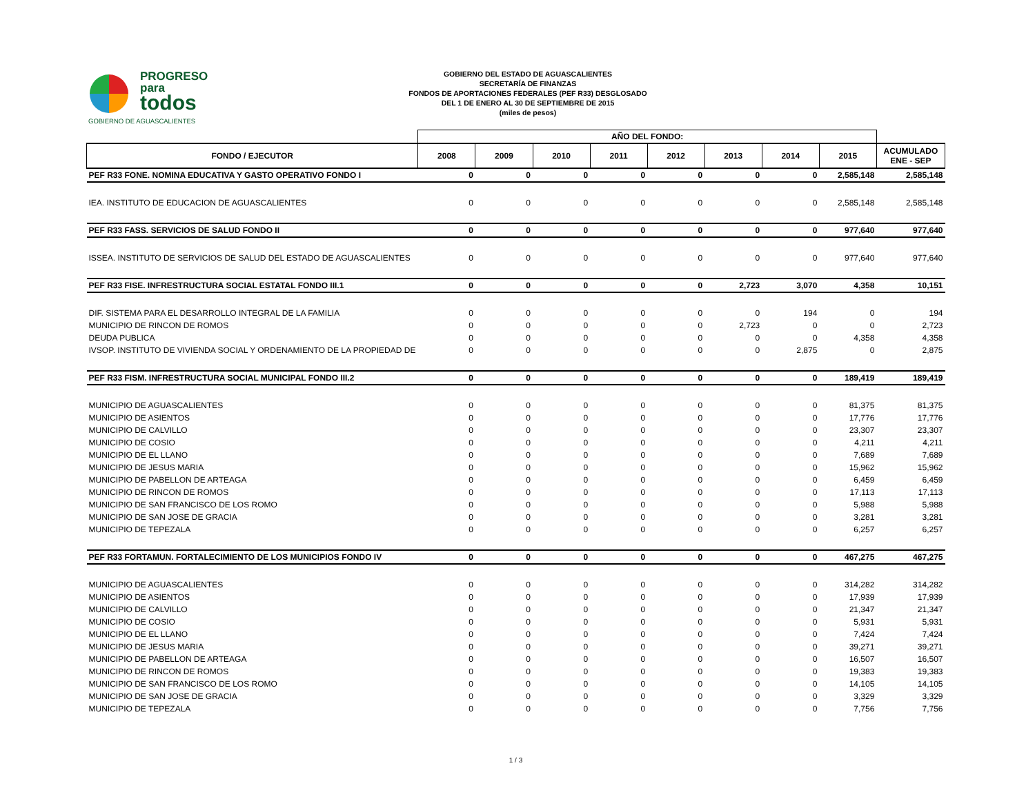PROGRESO
para
todos
GOBIERNO DE AGUASCALIENTES
GOBIERNO DEL ESTADO DE AGUASCALIENTES
SECRETARÍA DE FINANZAS
FONDOS DE APORTACIONES FEDERALES (PEF R33) DESGLOSADO
DEL 1 DE ENERO AL 30 DE SEPTIEMBRE DE 2015
(miles de pesos)
| | AÑO DEL FONDO: | | | | | | | | |
| --- | --- | --- | --- | --- | --- | --- | --- | --- | --- |
| FONDO / EJECUTOR | 2008 | 2009 | 2010 | 2011 | 2012 | 2013 | 2014 | 2015 | ACUMULADO ENE - SEP |
| PEF R33 FONE. NOMINA EDUCATIVA Y GASTO OPERATIVO FONDO I | 0 | 0 | 0 | 0 | 0 | 0 | 0 | 2,585,148 | 2,585,148 |
| IEA. INSTITUTO DE EDUCACION DE AGUASCALIENTES | 0 | 0 | 0 | 0 | 0 | 0 | 0 | 2,585,148 | 2,585,148 |
| PEF R33 FASS. SERVICIOS DE SALUD FONDO II | 0 | 0 | 0 | 0 | 0 | 0 | 0 | 977,640 | 977,640 |
| ISSEA. INSTITUTO DE SERVICIOS DE SALUD DEL ESTADO DE AGUASCALIENTES | 0 | 0 | 0 | 0 | 0 | 0 | 0 | 977,640 | 977,640 |
| PEF R33 FISE. INFRESTRUCTURA SOCIAL ESTATAL FONDO III.1 | 0 | 0 | 0 | 0 | 0 | 2,723 | 3,070 | 4,358 | 10,151 |
| DIF. SISTEMA PARA EL DESARROLLO INTEGRAL DE LA FAMILIA | 0 | 0 | 0 | 0 | 0 | 0 | 194 | 0 | 194 |
| MUNICIPIO DE RINCON DE ROMOS | 0 | 0 | 0 | 0 | 0 | 2,723 | 0 | 0 | 2,723 |
| DEUDA PUBLICA | 0 | 0 | 0 | 0 | 0 | 0 | 0 | 4,358 | 4,358 |
| IVSOP. INSTITUTO DE VIVIENDA SOCIAL Y ORDENAMIENTO DE LA PROPIEDAD DE | 0 | 0 | 0 | 0 | 0 | 0 | 2,875 | 0 | 2,875 |
| PEF R33 FISM. INFRESTRUCTURA SOCIAL MUNICIPAL FONDO III.2 | 0 | 0 | 0 | 0 | 0 | 0 | 0 | 189,419 | 189,419 |
| MUNICIPIO DE AGUASCALIENTES | 0 | 0 | 0 | 0 | 0 | 0 | 0 | 81,375 | 81,375 |
| MUNICIPIO DE ASIENTOS | 0 | 0 | 0 | 0 | 0 | 0 | 0 | 17,776 | 17,776 |
| MUNICIPIO DE CALVILLO | 0 | 0 | 0 | 0 | 0 | 0 | 0 | 23,307 | 23,307 |
| MUNICIPIO DE COSIO | 0 | 0 | 0 | 0 | 0 | 0 | 0 | 4,211 | 4,211 |
| MUNICIPIO DE EL LLANO | 0 | 0 | 0 | 0 | 0 | 0 | 0 | 7,689 | 7,689 |
| MUNICIPIO DE JESUS MARIA | 0 | 0 | 0 | 0 | 0 | 0 | 0 | 15,962 | 15,962 |
| MUNICIPIO DE PABELLON DE ARTEAGA | 0 | 0 | 0 | 0 | 0 | 0 | 0 | 6,459 | 6,459 |
| MUNICIPIO DE RINCON DE ROMOS | 0 | 0 | 0 | 0 | 0 | 0 | 0 | 17,113 | 17,113 |
| MUNICIPIO DE SAN FRANCISCO DE LOS ROMO | 0 | 0 | 0 | 0 | 0 | 0 | 0 | 5,988 | 5,988 |
| MUNICIPIO DE SAN JOSE DE GRACIA | 0 | 0 | 0 | 0 | 0 | 0 | 0 | 3,281 | 3,281 |
| MUNICIPIO DE TEPEZALA | 0 | 0 | 0 | 0 | 0 | 0 | 0 | 6,257 | 6,257 |
| PEF R33 FORTAMUN. FORTALECIMIENTO DE LOS MUNICIPIOS FONDO IV | 0 | 0 | 0 | 0 | 0 | 0 | 0 | 467,275 | 467,275 |
| MUNICIPIO DE AGUASCALIENTES | 0 | 0 | 0 | 0 | 0 | 0 | 0 | 314,282 | 314,282 |
| MUNICIPIO DE ASIENTOS | 0 | 0 | 0 | 0 | 0 | 0 | 0 | 17,939 | 17,939 |
| MUNICIPIO DE CALVILLO | 0 | 0 | 0 | 0 | 0 | 0 | 0 | 21,347 | 21,347 |
| MUNICIPIO DE COSIO | 0 | 0 | 0 | 0 | 0 | 0 | 0 | 5,931 | 5,931 |
| MUNICIPIO DE EL LLANO | 0 | 0 | 0 | 0 | 0 | 0 | 0 | 7,424 | 7,424 |
| MUNICIPIO DE JESUS MARIA | 0 | 0 | 0 | 0 | 0 | 0 | 0 | 39,271 | 39,271 |
| MUNICIPIO DE PABELLON DE ARTEAGA | 0 | 0 | 0 | 0 | 0 | 0 | 0 | 16,507 | 16,507 |
| MUNICIPIO DE RINCON DE ROMOS | 0 | 0 | 0 | 0 | 0 | 0 | 0 | 19,383 | 19,383 |
| MUNICIPIO DE SAN FRANCISCO DE LOS ROMO | 0 | 0 | 0 | 0 | 0 | 0 | 0 | 14,105 | 14,105 |
| MUNICIPIO DE SAN JOSE DE GRACIA | 0 | 0 | 0 | 0 | 0 | 0 | 0 | 3,329 | 3,329 |
| MUNICIPIO DE TEPEZALA | 0 | 0 | 0 | 0 | 0 | 0 | 0 | 7,756 | 7,756 |
1 / 3